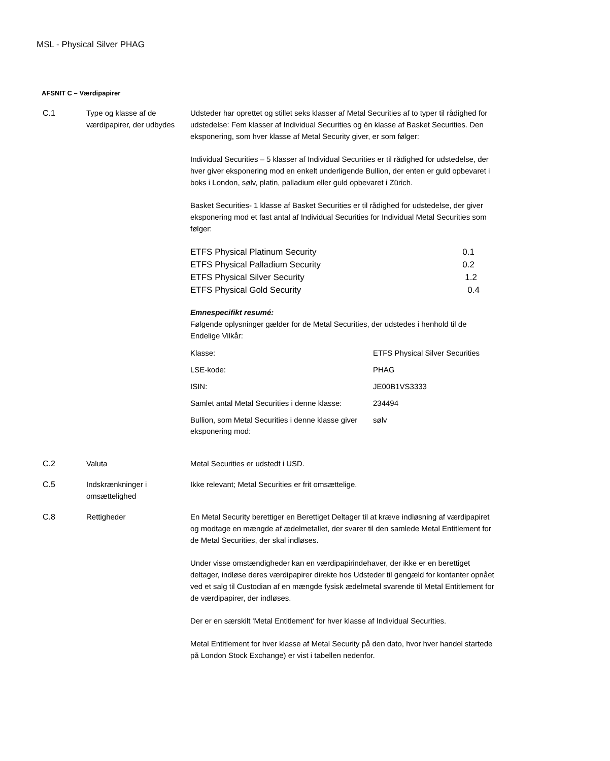MSL - Physical Silver PHAG
AFSNIT C – Værdipapirer
C.1 Type og klasse af de værdipapirer, der udbydes
Udsteder har oprettet og stillet seks klasser af Metal Securities af to typer til rådighed for udstedelse: Fem klasser af Individual Securities og én klasse af Basket Securities. Den eksponering, som hver klasse af Metal Security giver, er som følger:
Individual Securities – 5 klasser af Individual Securities er til rådighed for udstedelse, der hver giver eksponering mod en enkelt underligende Bullion, der enten er guld opbevaret i boks i London, sølv, platin, palladium eller guld opbevaret i Zürich.
Basket Securities- 1 klasse af Basket Securities er til rådighed for udstedelse, der giver eksponering mod et fast antal af Individual Securities for Individual Metal Securities som følger:
| ETFS Physical Platinum Security | 0.1 |
| ETFS Physical Palladium Security | 0.2 |
| ETFS Physical Silver Security | 1.2 |
| ETFS Physical Gold Security | 0.4 |
Emnespecifikt resumé:
Følgende oplysninger gælder for de Metal Securities, der udstedes i henhold til de Endelige Vilkår:
| Klasse: | ETFS Physical Silver Securities |
| LSE-kode: | PHAG |
| ISIN: | JE00B1VS3333 |
| Samlet antal Metal Securities i denne klasse: | 234494 |
| Bullion, som Metal Securities i denne klasse giver eksponering mod: | sølv |
C.2 Valuta Metal Securities er udstedt i USD.
C.5 Indskrænkninger i omsættelighed
Ikke relevant; Metal Securities er frit omsættelige.
C.8 Rettigheder En Metal Security berettiger en Berettiget Deltager til at kræve indløsning af værdipapiret og modtage en mængde af ædelmetallet, der svarer til den samlede Metal Entitlement for de Metal Securities, der skal indløses.
Under visse omstændigheder kan en værdipapirindehaver, der ikke er en berettiget deltager, indløse deres værdipapirer direkte hos Udsteder til gengæld for kontanter opnået ved et salg til Custodian af en mængde fysisk ædelmetal svarende til Metal Entitlement for de værdipapirer, der indløses.
Der er en særskilt 'Metal Entitlement' for hver klasse af Individual Securities.
Metal Entitlement for hver klasse af Metal Security på den dato, hvor hver handel startede på London Stock Exchange) er vist i tabellen nedenfor.